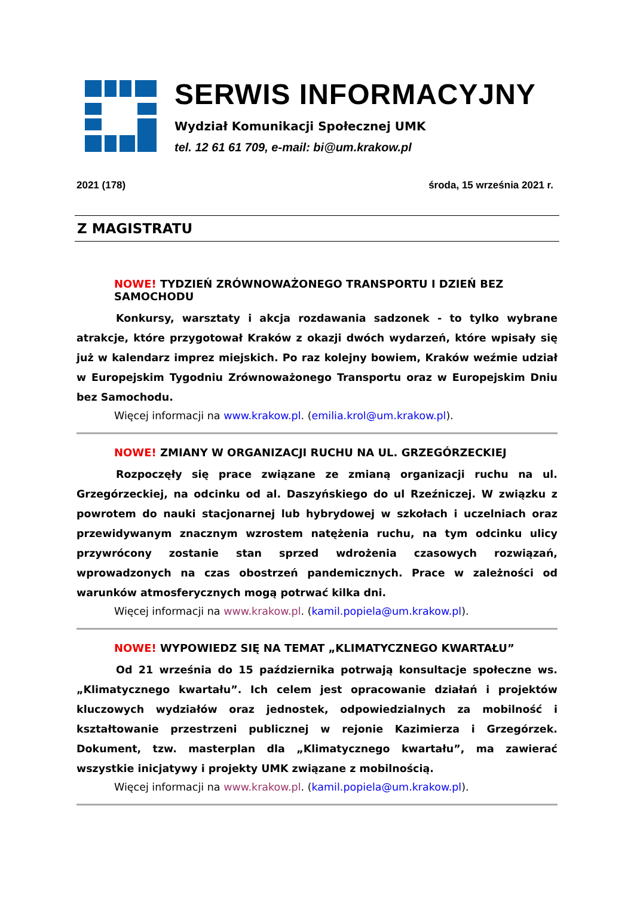SERWIS INFORMACYJNY
Wydział Komunikacji Społecznej UMK
tel. 12 61 61 709, e-mail: bi@um.krakow.pl
2021 (178) środa, 15 września 2021 r.
Z MAGISTRATU
NOWE! TYDZIEŃ ZRÓWNOWAŻONEGO TRANSPORTU I DZIEŃ BEZ SAMOCHODU
Konkursy, warsztaty i akcja rozdawania sadzonek - to tylko wybrane atrakcje, które przygotował Kraków z okazji dwóch wydarzeń, które wpisały się już w kalendarz imprez miejskich. Po raz kolejny bowiem, Kraków weźmie udział w Europejskim Tygodniu Zrównoważonego Transportu oraz w Europejskim Dniu bez Samochodu.
Więcej informacji na www.krakow.pl. (emilia.krol@um.krakow.pl).
NOWE! ZMIANY W ORGANIZACJI RUCHU NA UL. GRZEGÓRZECKIEJ
Rozpoczęły się prace związane ze zmianą organizacji ruchu na ul. Grzegórzeckiej, na odcinku od al. Daszyńskiego do ul Rzeźniczej. W związku z powrotem do nauki stacjonarnej lub hybrydowej w szkołach i uczelniach oraz przewidywanym znacznym wzrostem natężenia ruchu, na tym odcinku ulicy przywrócony zostanie stan sprzed wdrożenia czasowych rozwiązań, wprowadzonych na czas obostrzeń pandemicznych. Prace w zależności od warunków atmosferycznych mogą potrwać kilka dni.
Więcej informacji na www.krakow.pl. (kamil.popiela@um.krakow.pl).
NOWE! WYPOWIEDZ SIĘ NA TEMAT „KLIMATYCZNEGO KWARTAŁU”
Od 21 września do 15 października potrwają konsultacje społeczne ws. „Klimatycznego kwartału”. Ich celem jest opracowanie działań i projektów kluczowych wydziałów oraz jednostek, odpowiedzialnych za mobilność i kształtowanie przestrzeni publicznej w rejonie Kazimierza i Grzegórzek. Dokument, tzw. masterplan dla „Klimatycznego kwartału”, ma zawierać wszystkie inicjatywy i projekty UMK związane z mobilnością.
Więcej informacji na www.krakow.pl. (kamil.popiela@um.krakow.pl).